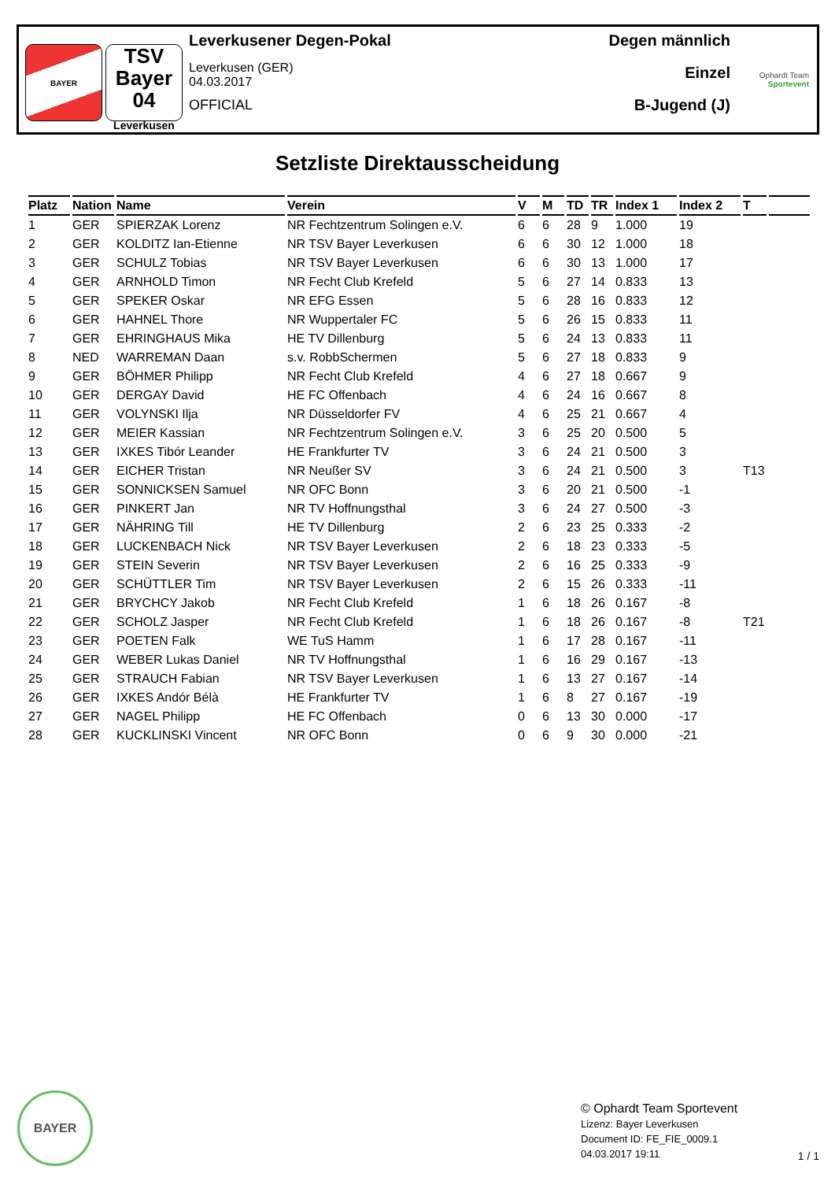BAYER
TSV
Bayer
04
Leverkusen
Leverkusener Degen-Pokal
Leverkusen (GER)
04.03.2017
OFFICIAL
Degen männlich
Einzel
B-Jugend (J)
Ophardt Team
Sportevent
Setzliste Direktausscheidung
| Platz | Nation | Name | Verein | V | M | TD | TR | Index 1 | Index 2 | T | |
| --- | --- | --- | --- | --- | --- | --- | --- | --- | --- | --- | --- |
| 1 | GER | SPIERZAK Lorenz | NR Fechtzentrum Solingen e.V. | 6 | 6 | 28 | 9 | 1.000 | 19 | | |
| 2 | GER | KOLDITZ Ian-Etienne | NR TSV Bayer Leverkusen | 6 | 6 | 30 | 12 | 1.000 | 18 | | |
| 3 | GER | SCHULZ Tobias | NR TSV Bayer Leverkusen | 6 | 6 | 30 | 13 | 1.000 | 17 | | |
| 4 | GER | ARNHOLD Timon | NR Fecht Club Krefeld | 5 | 6 | 27 | 14 | 0.833 | 13 | | |
| 5 | GER | SPEKER Oskar | NR EFG Essen | 5 | 6 | 28 | 16 | 0.833 | 12 | | |
| 6 | GER | HAHNEL Thore | NR Wuppertaler FC | 5 | 6 | 26 | 15 | 0.833 | 11 | | |
| 7 | GER | EHRINGHAUS Mika | HE TV Dillenburg | 5 | 6 | 24 | 13 | 0.833 | 11 | | |
| 8 | NED | WARREMAN Daan | s.v. RobbSchermen | 5 | 6 | 27 | 18 | 0.833 | 9 | | |
| 9 | GER | BÖHMER Philipp | NR Fecht Club Krefeld | 4 | 6 | 27 | 18 | 0.667 | 9 | | |
| 10 | GER | DERGAY David | HE FC Offenbach | 4 | 6 | 24 | 16 | 0.667 | 8 | | |
| 11 | GER | VOLYNSKI Ilja | NR Düsseldorfer FV | 4 | 6 | 25 | 21 | 0.667 | 4 | | |
| 12 | GER | MEIER Kassian | NR Fechtzentrum Solingen e.V. | 3 | 6 | 25 | 20 | 0.500 | 5 | | |
| 13 | GER | IXKES Tibór Leander | HE Frankfurter TV | 3 | 6 | 24 | 21 | 0.500 | 3 | | |
| 14 | GER | EICHER Tristan | NR Neußer SV | 3 | 6 | 24 | 21 | 0.500 | 3 | T13 | |
| 15 | GER | SONNICKSEN Samuel | NR OFC Bonn | 3 | 6 | 20 | 21 | 0.500 | -1 | | |
| 16 | GER | PINKERT Jan | NR TV Hoffnungsthal | 3 | 6 | 24 | 27 | 0.500 | -3 | | |
| 17 | GER | NÄHRING Till | HE TV Dillenburg | 2 | 6 | 23 | 25 | 0.333 | -2 | | |
| 18 | GER | LUCKENBACH Nick | NR TSV Bayer Leverkusen | 2 | 6 | 18 | 23 | 0.333 | -5 | | |
| 19 | GER | STEIN Severin | NR TSV Bayer Leverkusen | 2 | 6 | 16 | 25 | 0.333 | -9 | | |
| 20 | GER | SCHÜTTLER Tim | NR TSV Bayer Leverkusen | 2 | 6 | 15 | 26 | 0.333 | -11 | | |
| 21 | GER | BRYCHCY Jakob | NR Fecht Club Krefeld | 1 | 6 | 18 | 26 | 0.167 | -8 | | |
| 22 | GER | SCHOLZ Jasper | NR Fecht Club Krefeld | 1 | 6 | 18 | 26 | 0.167 | -8 | T21 | |
| 23 | GER | POETEN Falk | WE TuS Hamm | 1 | 6 | 17 | 28 | 0.167 | -11 | | |
| 24 | GER | WEBER Lukas Daniel | NR TV Hoffnungsthal | 1 | 6 | 16 | 29 | 0.167 | -13 | | |
| 25 | GER | STRAUCH Fabian | NR TSV Bayer Leverkusen | 1 | 6 | 13 | 27 | 0.167 | -14 | | |
| 26 | GER | IXKES Andór Bélà | HE Frankfurter TV | 1 | 6 | 8 | 27 | 0.167 | -19 | | |
| 27 | GER | NAGEL Philipp | HE FC Offenbach | 0 | 6 | 13 | 30 | 0.000 | -17 | | |
| 28 | GER | KUCKLINSKI Vincent | NR OFC Bonn | 0 | 6 | 9 | 30 | 0.000 | -21 | | |
BAYER
© Ophardt Team Sportevent
Lizenz: Bayer Leverkusen
Document ID: FE_FIE_0009.1
04.03.2017 19:11
1 / 1